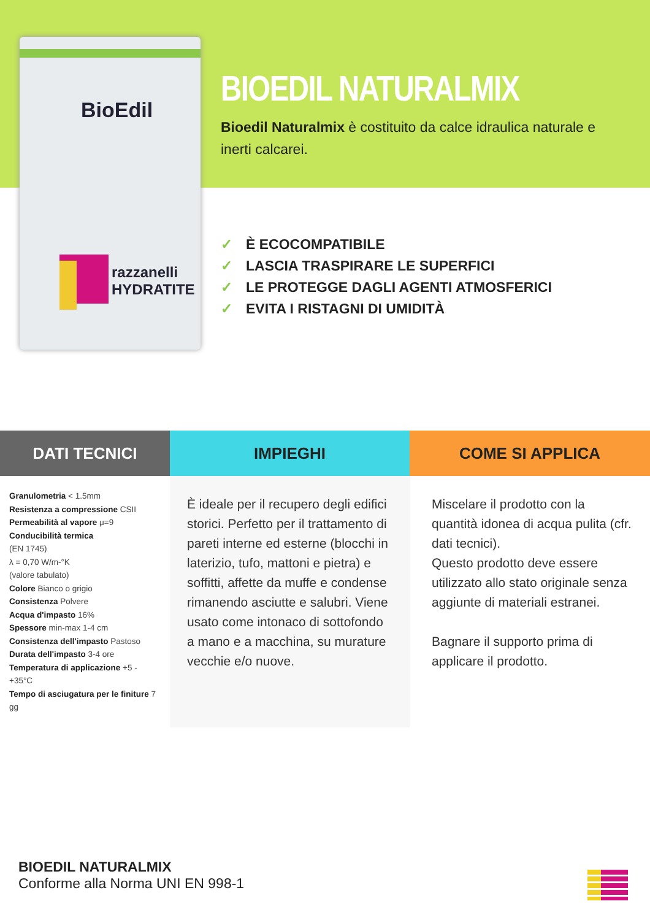BioEdil
razzanelli
HYDRATITE
BIOEDIL NATURALMIX
Bioedil Naturalmix è costituito da calce idraulica naturale e inerti calcarei.
✓ È ECOCOMPATIBILE
✓ LASCIA TRASPIRARE LE SUPERFICI
✓ LE PROTEGGE DAGLI AGENTI ATMOSFERICI
✓ EVITA I RISTAGNI DI UMIDITÀ
DATI TECNICI
Granulometria < 1.5mm
Resistenza a compressione CSII
Permeabilità al vapore μ=9
Conducibilità termica
(EN 1745)
λ = 0,70 W/m-°K
(valore tabulato)
Colore Bianco o grigio
Consistenza Polvere
Acqua d'impasto 16%
Spessore min-max 1-4 cm
Consistenza dell'impasto Pastoso
Durata dell'impasto 3-4 ore
Temperatura di applicazione +5 - +35°C
Tempo di asciugatura per le finiture 7 gg
IMPIEGHI
È ideale per il recupero degli edifici storici. Perfetto per il trattamento di pareti interne ed esterne (blocchi in laterizio, tufo, mattoni e pietra) e soffitti, affette da muffe e condense rimanendo asciutte e salubri. Viene usato come intonaco di sottofondo a mano e a macchina, su murature vecchie e/o nuove.
COME SI APPLICA
Miscelare il prodotto con la quantità idonea di acqua pulita (cfr. dati tecnici).
Questo prodotto deve essere utilizzato allo stato originale senza aggiunte di materiali estranei.
Bagnare il supporto prima di applicare il prodotto.
BIOEDIL NATURALMIX
Conforme alla Norma UNI EN 998-1